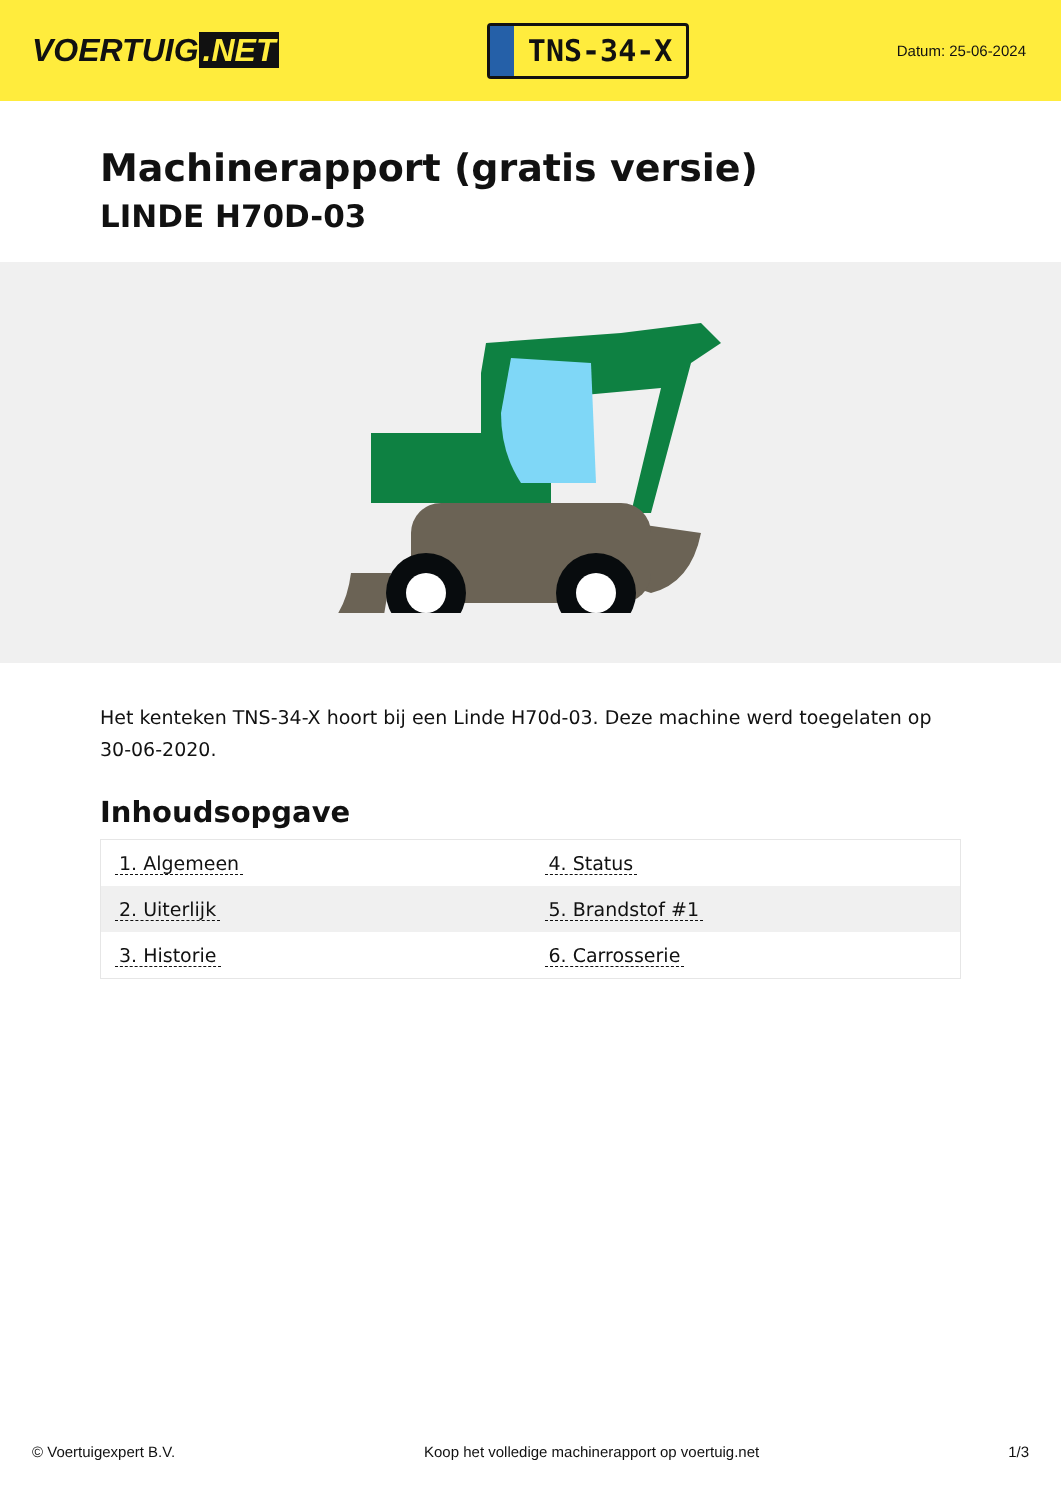VOERTUIG.NET
TNS-34-X
Datum: 25-06-2024
Machinerapport (gratis versie)
LINDE H70D-03
Het kenteken TNS-34-X hoort bij een Linde H70d-03. Deze machine werd toegelaten op 30-06-2020.
Inhoudsopgave
| 1. Algemeen | 4. Status |
| 2. Uiterlijk | 5. Brandstof #1 |
| 3. Historie | 6. Carrosserie |
© Voertuigexpert B.V. Koop het volledige machinerapport op voertuig.net 1/3